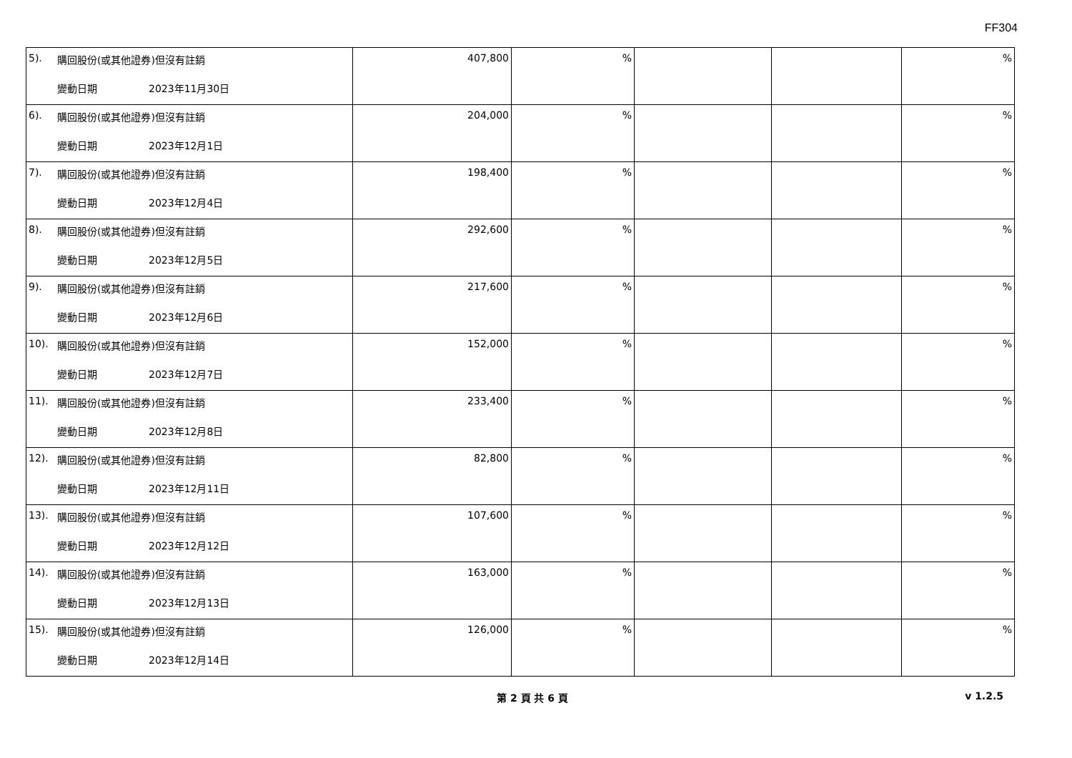FF304
| 5). 購回股份(或其他證券)但沒有註銷 變動日期 2023年11月30日 | 407,800 | % | | | % |
| 6). 購回股份(或其他證券)但沒有註銷 變動日期 2023年12月1日 | 204,000 | % | | | % |
| 7). 購回股份(或其他證券)但沒有註銷 變動日期 2023年12月4日 | 198,400 | % | | | % |
| 8). 購回股份(或其他證券)但沒有註銷 變動日期 2023年12月5日 | 292,600 | % | | | % |
| 9). 購回股份(或其他證券)但沒有註銷 變動日期 2023年12月6日 | 217,600 | % | | | % |
| 10). 購回股份(或其他證券)但沒有註銷 變動日期 2023年12月7日 | 152,000 | % | | | % |
| 11). 購回股份(或其他證券)但沒有註銷 變動日期 2023年12月8日 | 233,400 | % | | | % |
| 12). 購回股份(或其他證券)但沒有註銷 變動日期 2023年12月11日 | 82,800 | % | | | % |
| 13). 購回股份(或其他證券)但沒有註銷 變動日期 2023年12月12日 | 107,600 | % | | | % |
| 14). 購回股份(或其他證券)但沒有註銷 變動日期 2023年12月13日 | 163,000 | % | | | % |
| 15). 購回股份(或其他證券)但沒有註銷 變動日期 2023年12月14日 | 126,000 | % | | | % |
第 2 頁 共 6 頁 v 1.2.5